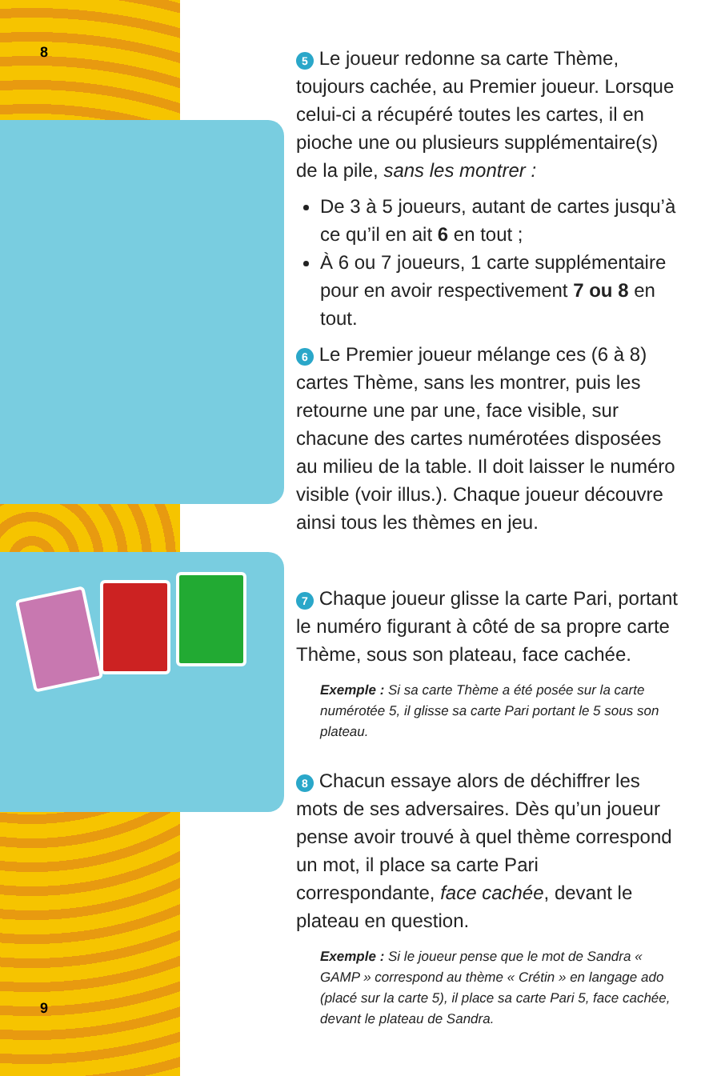8
9
5 Le joueur redonne sa carte Thème, toujours cachée, au Premier joueur. Lorsque celui-ci a récupéré toutes les cartes, il en pioche une ou plusieurs supplémentaire(s) de la pile, sans les montrer :
De 3 à 5 joueurs, autant de cartes jusqu’à ce qu’il en ait 6 en tout ;
À 6 ou 7 joueurs, 1 carte supplémentaire pour en avoir respectivement 7 ou 8 en tout.
6 Le Premier joueur mélange ces (6 à 8) cartes Thème, sans les montrer, puis les retourne une par une, face visible, sur chacune des cartes numérotées disposées au milieu de la table. Il doit laisser le numéro visible (voir illus.). Chaque joueur découvre ainsi tous les thèmes en jeu.
7 Chaque joueur glisse la carte Pari, portant le numéro figurant à côté de sa propre carte Thème, sous son plateau, face cachée.
Exemple : Si sa carte Thème a été posée sur la carte numérotée 5, il glisse sa carte Pari portant le 5 sous son plateau.
8 Chacun essaye alors de déchiffrer les mots de ses adversaires. Dès qu’un joueur pense avoir trouvé à quel thème correspond un mot, il place sa carte Pari correspondante, face cachée, devant le plateau en question.
Exemple : Si le joueur pense que le mot de Sandra « GAMP » correspond au thème « Crétin » en langage ado (placé sur la carte 5), il place sa carte Pari 5, face cachée, devant le plateau de Sandra.